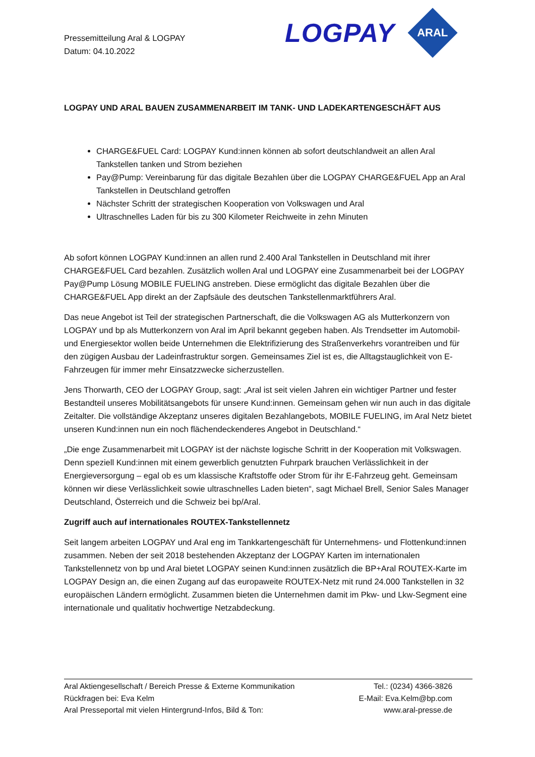Pressemitteilung Aral & LOGPAY
Datum: 04.10.2022
LOGPAY
ARAL
LOGPAY UND ARAL BAUEN ZUSAMMENARBEIT IM TANK- UND LADEKARTENGESCHÄFT AUS
CHARGE&FUEL Card: LOGPAY Kund:innen können ab sofort deutschlandweit an allen Aral Tankstellen tanken und Strom beziehen
Pay@Pump: Vereinbarung für das digitale Bezahlen über die LOGPAY CHARGE&FUEL App an Aral Tankstellen in Deutschland getroffen
Nächster Schritt der strategischen Kooperation von Volkswagen und Aral
Ultraschnelles Laden für bis zu 300 Kilometer Reichweite in zehn Minuten
Ab sofort können LOGPAY Kund:innen an allen rund 2.400 Aral Tankstellen in Deutschland mit ihrer CHARGE&FUEL Card bezahlen. Zusätzlich wollen Aral und LOGPAY eine Zusammenarbeit bei der LOGPAY Pay@Pump Lösung MOBILE FUELING anstreben. Diese ermöglicht das digitale Bezahlen über die CHARGE&FUEL App direkt an der Zapfsäule des deutschen Tankstellenmarktführers Aral.
Das neue Angebot ist Teil der strategischen Partnerschaft, die die Volkswagen AG als Mutterkonzern von LOGPAY und bp als Mutterkonzern von Aral im April bekannt gegeben haben. Als Trendsetter im Automobil- und Energiesektor wollen beide Unternehmen die Elektrifizierung des Straßenverkehrs vorantreiben und für den zügigen Ausbau der Ladeinfrastruktur sorgen. Gemeinsames Ziel ist es, die Alltagstauglichkeit von E-Fahrzeugen für immer mehr Einsatzzwecke sicherzustellen.
Jens Thorwarth, CEO der LOGPAY Group, sagt: „Aral ist seit vielen Jahren ein wichtiger Partner und fester Bestandteil unseres Mobilitätsangebots für unsere Kund:innen. Gemeinsam gehen wir nun auch in das digitale Zeitalter. Die vollständige Akzeptanz unseres digitalen Bezahlangebots, MOBILE FUELING, im Aral Netz bietet unseren Kund:innen nun ein noch flächendeckenderes Angebot in Deutschland.“
„Die enge Zusammenarbeit mit LOGPAY ist der nächste logische Schritt in der Kooperation mit Volkswagen. Denn speziell Kund:innen mit einem gewerblich genutzten Fuhrpark brauchen Verlässlichkeit in der Energieversorgung – egal ob es um klassische Kraftstoffe oder Strom für ihr E-Fahrzeug geht. Gemeinsam können wir diese Verlässlichkeit sowie ultraschnelles Laden bieten“, sagt Michael Brell, Senior Sales Manager Deutschland, Österreich und die Schweiz bei bp/Aral.
Zugriff auch auf internationales ROUTEX-Tankstellennetz
Seit langem arbeiten LOGPAY und Aral eng im Tankkartengeschäft für Unternehmens- und Flottenkund:innen zusammen. Neben der seit 2018 bestehenden Akzeptanz der LOGPAY Karten im internationalen Tankstellennetz von bp und Aral bietet LOGPAY seinen Kund:innen zusätzlich die BP+Aral ROUTEX-Karte im LOGPAY Design an, die einen Zugang auf das europaweite ROUTEX-Netz mit rund 24.000 Tankstellen in 32 europäischen Ländern ermöglicht. Zusammen bieten die Unternehmen damit im Pkw- und Lkw-Segment eine internationale und qualitativ hochwertige Netzabdeckung.
Aral Aktiengesellschaft / Bereich Presse & Externe Kommunikation Tel.: (0234) 4366-3826
Rückfragen bei: Eva Kelm E-Mail: Eva.Kelm@bp.com
Aral Presseportal mit vielen Hintergrund-Infos, Bild & Ton: www.aral-presse.de